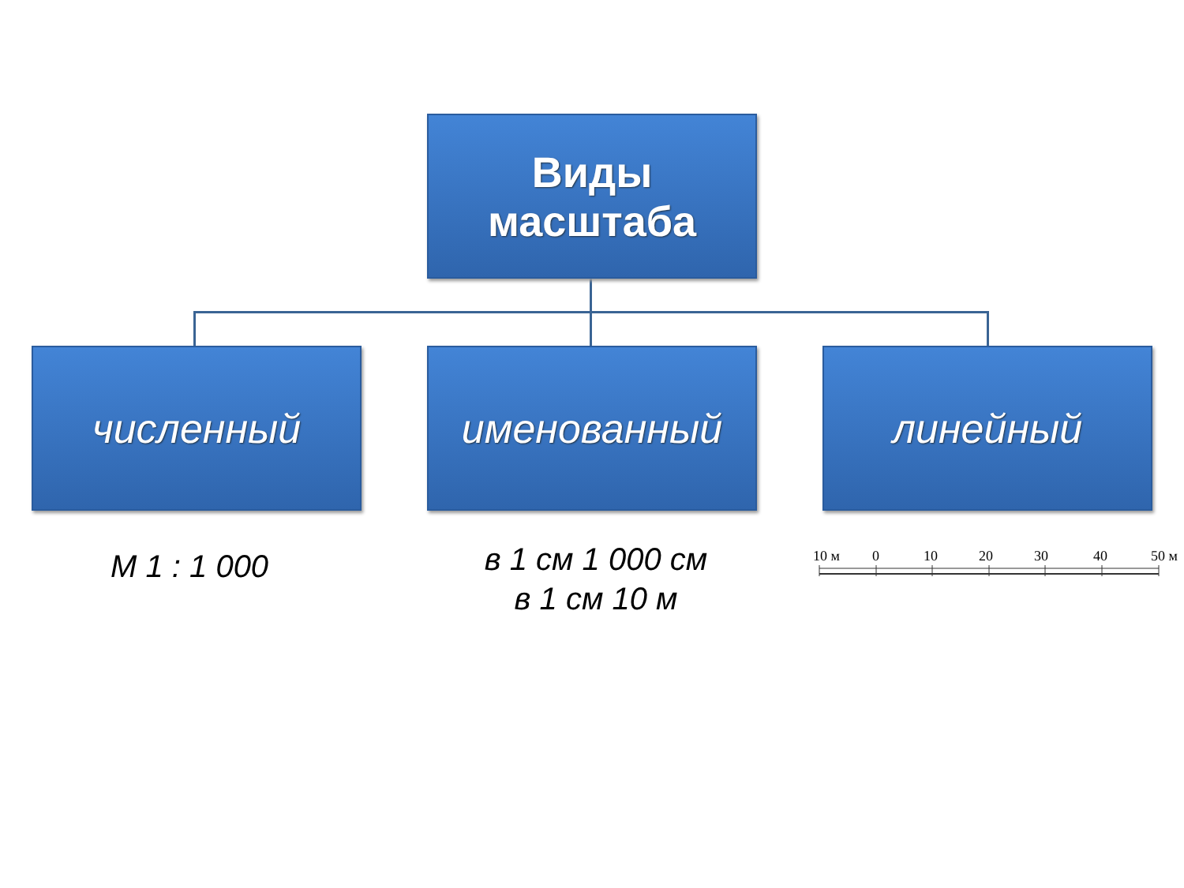Виды
масштаба
численный именованный линейный
М 1 : 1 000
в 1 см 1 000 см
в 1 см 10 м
10 м
0
10
20
30
40
50 м